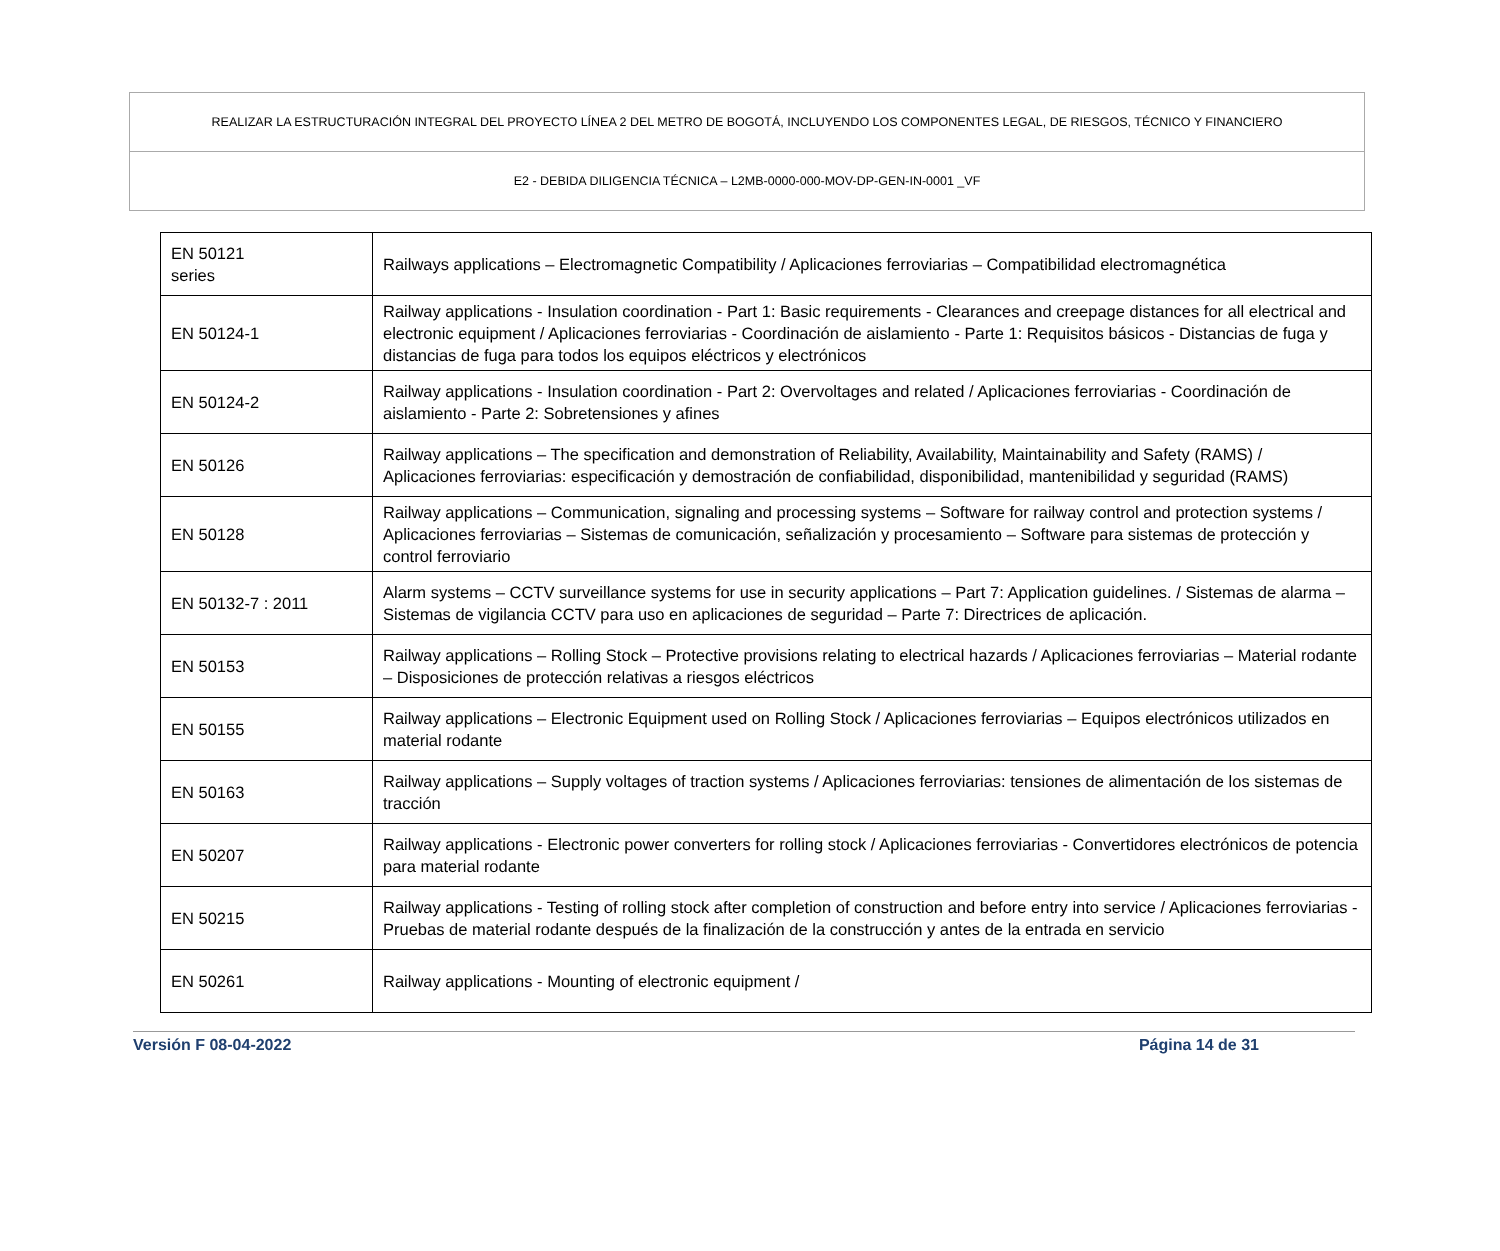REALIZAR LA ESTRUCTURACIÓN INTEGRAL DEL PROYECTO LÍNEA 2 DEL METRO DE BOGOTÁ, INCLUYENDO LOS COMPONENTES LEGAL, DE RIESGOS, TÉCNICO Y FINANCIERO
E2 - DEBIDA DILIGENCIA TÉCNICA – L2MB-0000-000-MOV-DP-GEN-IN-0001 _VF
| EN 50121 series | Railways applications – Electromagnetic Compatibility / Aplicaciones ferroviarias – Compatibilidad electromagnética |
| EN 50124-1 | Railway applications - Insulation coordination - Part 1: Basic requirements - Clearances and creepage distances for all electrical and electronic equipment / Aplicaciones ferroviarias - Coordinación de aislamiento - Parte 1: Requisitos básicos - Distancias de fuga y distancias de fuga para todos los equipos eléctricos y electrónicos |
| EN 50124-2 | Railway applications - Insulation coordination - Part 2: Overvoltages and related / Aplicaciones ferroviarias - Coordinación de aislamiento - Parte 2: Sobretensiones y afines |
| EN 50126 | Railway applications – The specification and demonstration of Reliability, Availability, Maintainability and Safety (RAMS) / Aplicaciones ferroviarias: especificación y demostración de confiabilidad, disponibilidad, mantenibilidad y seguridad (RAMS) |
| EN 50128 | Railway applications – Communication, signaling and processing systems – Software for railway control and protection systems / Aplicaciones ferroviarias – Sistemas de comunicación, señalización y procesamiento – Software para sistemas de protección y control ferroviario |
| EN 50132-7 : 2011 | Alarm systems – CCTV surveillance systems for use in security applications – Part 7: Application guidelines. / Sistemas de alarma – Sistemas de vigilancia CCTV para uso en aplicaciones de seguridad – Parte 7: Directrices de aplicación. |
| EN 50153 | Railway applications – Rolling Stock – Protective provisions relating to electrical hazards / Aplicaciones ferroviarias – Material rodante – Disposiciones de protección relativas a riesgos eléctricos |
| EN 50155 | Railway applications – Electronic Equipment used on Rolling Stock / Aplicaciones ferroviarias – Equipos electrónicos utilizados en material rodante |
| EN 50163 | Railway applications – Supply voltages of traction systems / Aplicaciones ferroviarias: tensiones de alimentación de los sistemas de tracción |
| EN 50207 | Railway applications - Electronic power converters for rolling stock / Aplicaciones ferroviarias - Convertidores electrónicos de potencia para material rodante |
| EN 50215 | Railway applications - Testing of rolling stock after completion of construction and before entry into service / Aplicaciones ferroviarias - Pruebas de material rodante después de la finalización de la construcción y antes de la entrada en servicio |
| EN 50261 | Railway applications - Mounting of electronic equipment / |
Versión F 08-04-2022 Página 14 de 31